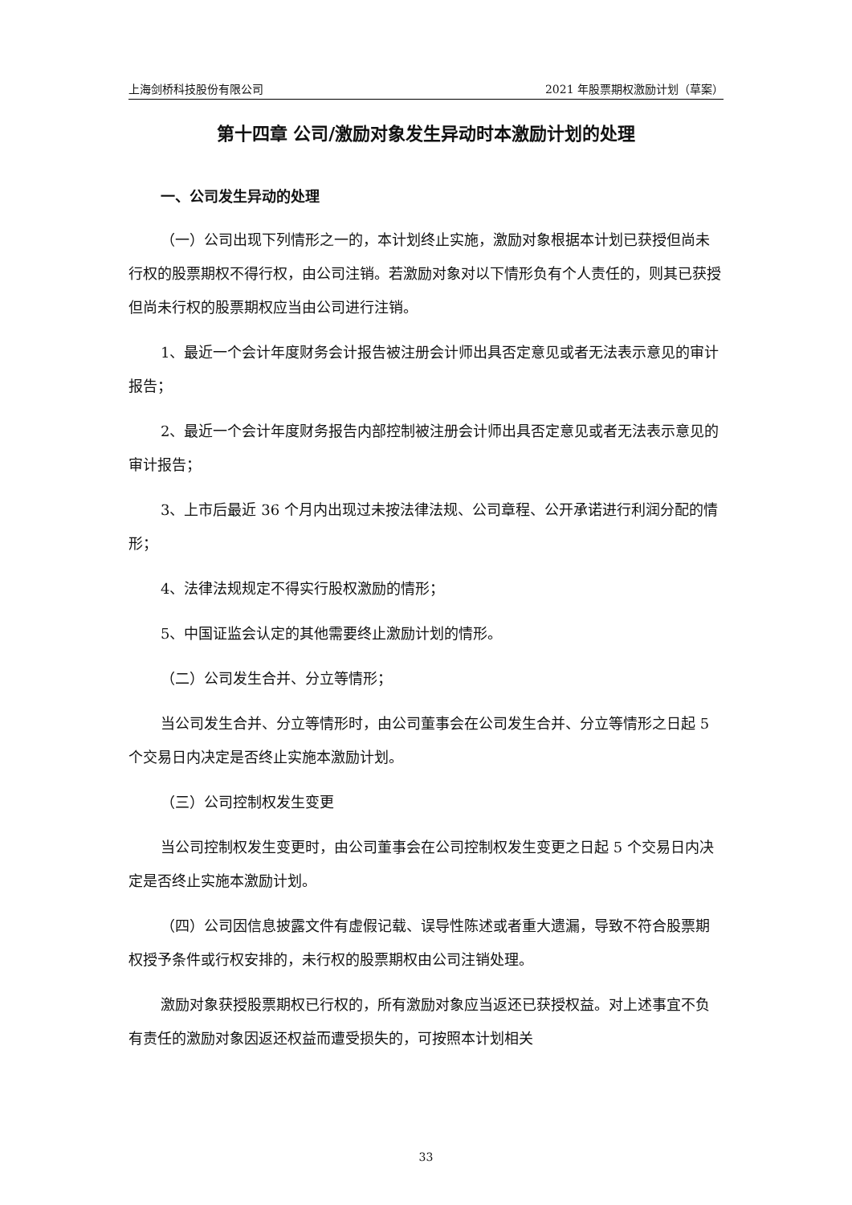上海剑桥科技股份有限公司 2021 年股票期权激励计划（草案）
第十四章 公司/激励对象发生异动时本激励计划的处理
一、公司发生异动的处理
（一）公司出现下列情形之一的，本计划终止实施，激励对象根据本计划已获授但尚未行权的股票期权不得行权，由公司注销。若激励对象对以下情形负有个人责任的，则其已获授但尚未行权的股票期权应当由公司进行注销。
1、最近一个会计年度财务会计报告被注册会计师出具否定意见或者无法表示意见的审计报告；
2、最近一个会计年度财务报告内部控制被注册会计师出具否定意见或者无法表示意见的审计报告；
3、上市后最近 36 个月内出现过未按法律法规、公司章程、公开承诺进行利润分配的情形；
4、法律法规规定不得实行股权激励的情形；
5、中国证监会认定的其他需要终止激励计划的情形。
（二）公司发生合并、分立等情形；
当公司发生合并、分立等情形时，由公司董事会在公司发生合并、分立等情形之日起 5 个交易日内决定是否终止实施本激励计划。
（三）公司控制权发生变更
当公司控制权发生变更时，由公司董事会在公司控制权发生变更之日起 5 个交易日内决定是否终止实施本激励计划。
（四）公司因信息披露文件有虚假记载、误导性陈述或者重大遗漏，导致不符合股票期权授予条件或行权安排的，未行权的股票期权由公司注销处理。
激励对象获授股票期权已行权的，所有激励对象应当返还已获授权益。对上述事宜不负有责任的激励对象因返还权益而遭受损失的，可按照本计划相关
33